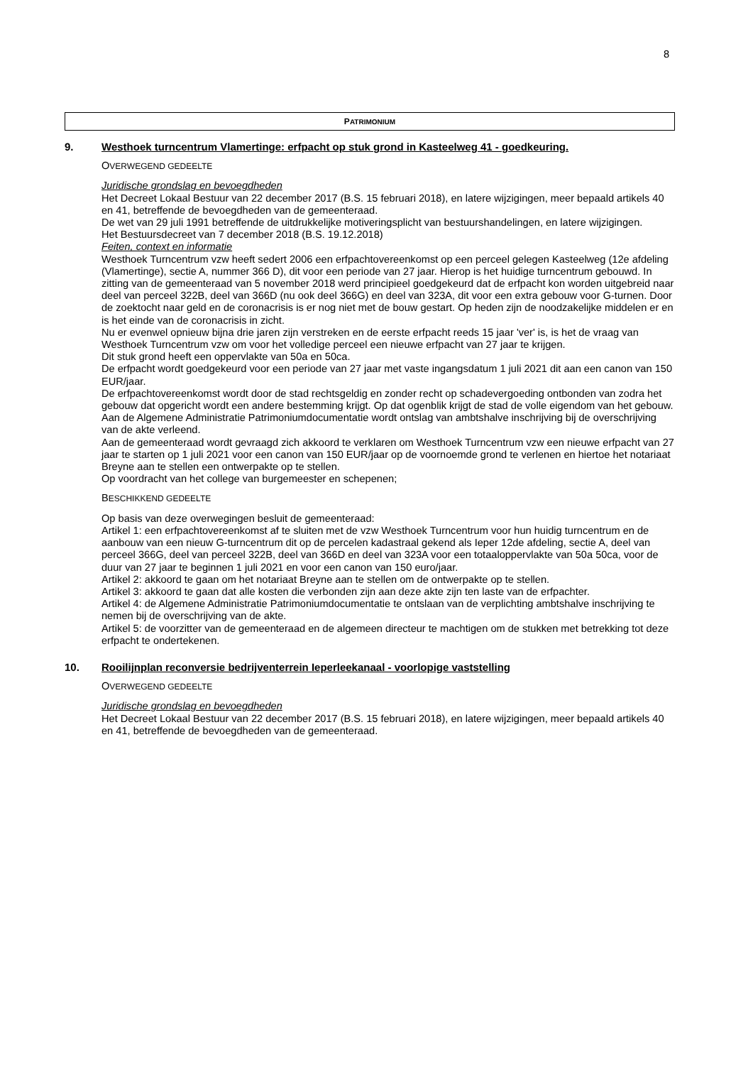8
PATRIMONIUM
9. Westhoek turncentrum Vlamertinge: erfpacht op stuk grond in Kasteelweg 41 - goedkeuring.
OVERWEGEND GEDEELTE
Juridische grondslag en bevoegdheden
Het Decreet Lokaal Bestuur van 22 december 2017 (B.S. 15 februari 2018), en latere wijzigingen, meer bepaald artikels 40 en 41, betreffende de bevoegdheden van de gemeenteraad.
De wet van 29 juli 1991 betreffende de uitdrukkelijke motiveringsplicht van bestuurshandelingen, en latere wijzigingen.
Het Bestuursdecreet van 7 december 2018 (B.S. 19.12.2018)
Feiten, context en informatie
Westhoek Turncentrum vzw heeft sedert 2006 een erfpachtovereenkomst op een perceel gelegen Kasteelweg (12e afdeling (Vlamertinge), sectie A, nummer 366 D), dit voor een periode van 27 jaar. Hierop is het huidige turncentrum gebouwd. In zitting van de gemeenteraad van 5 november 2018 werd principieel goedgekeurd dat de erfpacht kon worden uitgebreid naar deel van perceel 322B, deel van 366D (nu ook deel 366G) en deel van 323A, dit voor een extra gebouw voor G-turnen. Door de zoektocht naar geld en de coronacrisis is er nog niet met de bouw gestart. Op heden zijn de noodzakelijke middelen er en is het einde van de coronacrisis in zicht.
Nu er evenwel opnieuw bijna drie jaren zijn verstreken en de eerste erfpacht reeds 15 jaar 'ver' is, is het de vraag van Westhoek Turncentrum vzw om voor het volledige perceel een nieuwe erfpacht van 27 jaar te krijgen.
Dit stuk grond heeft een oppervlakte van 50a en 50ca.
De erfpacht wordt goedgekeurd voor een periode van 27 jaar met vaste ingangsdatum 1 juli 2021 dit aan een canon van 150 EUR/jaar.
De erfpachtovereenkomst wordt door de stad rechtsgeldig en zonder recht op schadevergoeding ontbonden van zodra het gebouw dat opgericht wordt een andere bestemming krijgt. Op dat ogenblik krijgt de stad de volle eigendom van het gebouw.
Aan de Algemene Administratie Patrimoniumdocumentatie wordt ontslag van ambtshalve inschrijving bij de overschrijving van de akte verleend.
Aan de gemeenteraad wordt gevraagd zich akkoord te verklaren om Westhoek Turncentrum vzw een nieuwe erfpacht van 27 jaar te starten op 1 juli 2021 voor een canon van 150 EUR/jaar op de voornoemde grond te verlenen en hiertoe het notariaat Breyne aan te stellen een ontwerpakte op te stellen.
Op voordracht van het college van burgemeester en schepenen;
BESCHIKKEND GEDEELTE
Op basis van deze overwegingen besluit de gemeenteraad:
Artikel 1: een erfpachtovereenkomst af te sluiten met de vzw Westhoek Turncentrum voor hun huidig turncentrum en de aanbouw van een nieuw G-turncentrum dit op de percelen kadastraal gekend als Ieper 12de afdeling, sectie A, deel van perceel 366G, deel van perceel 322B, deel van 366D en deel van 323A voor een totaaloppervlakte van 50a 50ca, voor de duur van 27 jaar te beginnen 1 juli 2021 en voor een canon van 150 euro/jaar.
Artikel 2: akkoord te gaan om het notariaat Breyne aan te stellen om de ontwerpakte op te stellen.
Artikel 3: akkoord te gaan dat alle kosten die verbonden zijn aan deze akte zijn ten laste van de erfpachter.
Artikel 4: de Algemene Administratie Patrimoniumdocumentatie te ontslaan van de verplichting ambtshalve inschrijving te nemen bij de overschrijving van de akte.
Artikel 5: de voorzitter van de gemeenteraad en de algemeen directeur te machtigen om de stukken met betrekking tot deze erfpacht te ondertekenen.
10. Rooilijnplan reconversie bedrijventerrein Ieperleekanaal - voorlopige vaststelling
OVERWEGEND GEDEELTE
Juridische grondslag en bevoegdheden
Het Decreet Lokaal Bestuur van 22 december 2017 (B.S. 15 februari 2018), en latere wijzigingen, meer bepaald artikels 40 en 41, betreffende de bevoegdheden van de gemeenteraad.